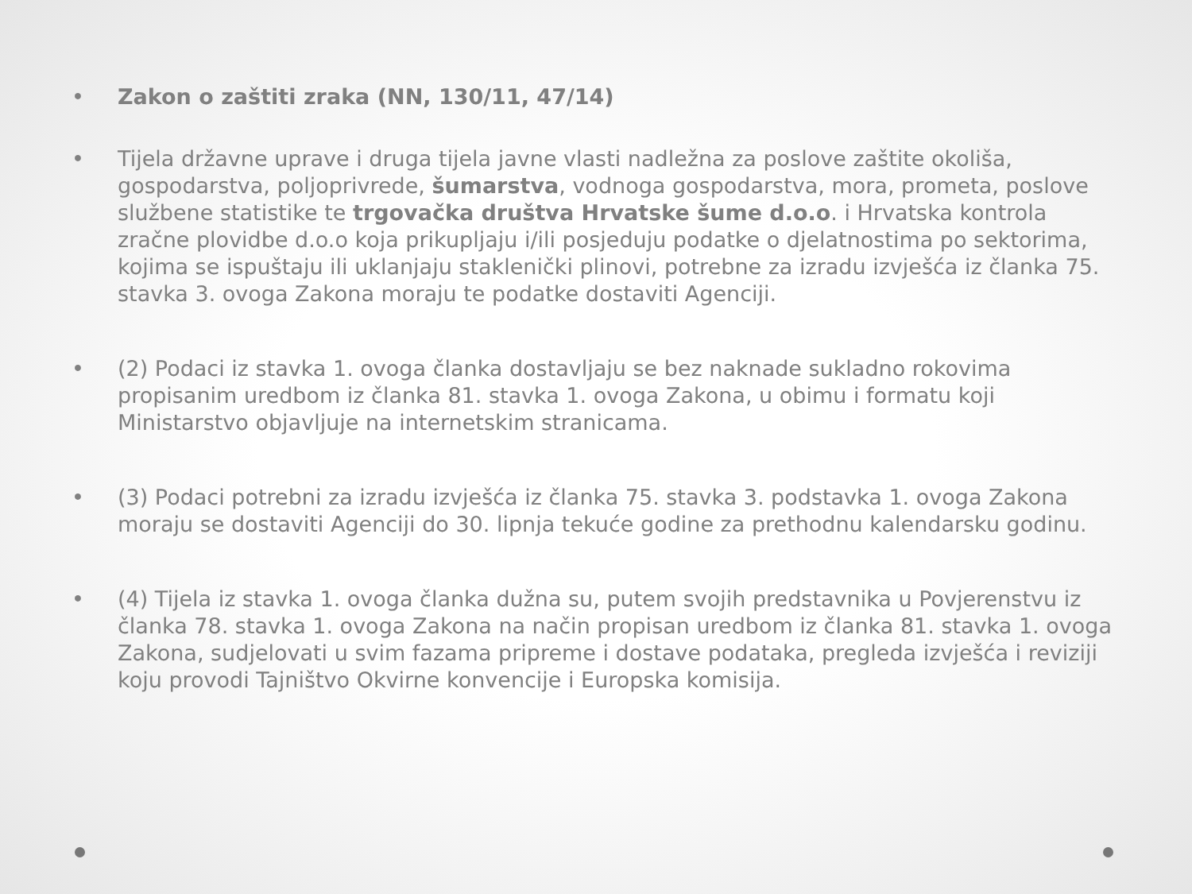• Zakon o zaštiti zraka (NN, 130/11, 47/14)
• Tijela državne uprave i druga tijela javne vlasti nadležna za poslove zaštite okoliša, gospodarstva, poljoprivrede, šumarstva, vodnoga gospodarstva, mora, prometa, poslove službene statistike te trgovačka društva Hrvatske šume d.o.o. i Hrvatska kontrola zračne plovidbe d.o.o koja prikupljaju i/ili posjeduju podatke o djelatnostima po sektorima, kojima se ispuštaju ili uklanjaju staklenički plinovi, potrebne za izradu izvješća iz članka 75. stavka 3. ovoga Zakona moraju te podatke dostaviti Agenciji.
• (2) Podaci iz stavka 1. ovoga članka dostavljaju se bez naknade sukladno rokovima propisanim uredbom iz članka 81. stavka 1. ovoga Zakona, u obimu i formatu koji Ministarstvo objavljuje na internetskim stranicama.
• (3) Podaci potrebni za izradu izvješća iz članka 75. stavka 3. podstavka 1. ovoga Zakona moraju se dostaviti Agenciji do 30. lipnja tekuće godine za prethodnu kalendarsku godinu.
• (4) Tijela iz stavka 1. ovoga članka dužna su, putem svojih predstavnika u Povjerenstvu iz članka 78. stavka 1. ovoga Zakona na način propisan uredbom iz članka 81. stavka 1. ovoga Zakona, sudjelovati u svim fazama pripreme i dostave podataka, pregleda izvješća i reviziji koju provodi Tajništvo Okvirne konvencije i Europska komisija.